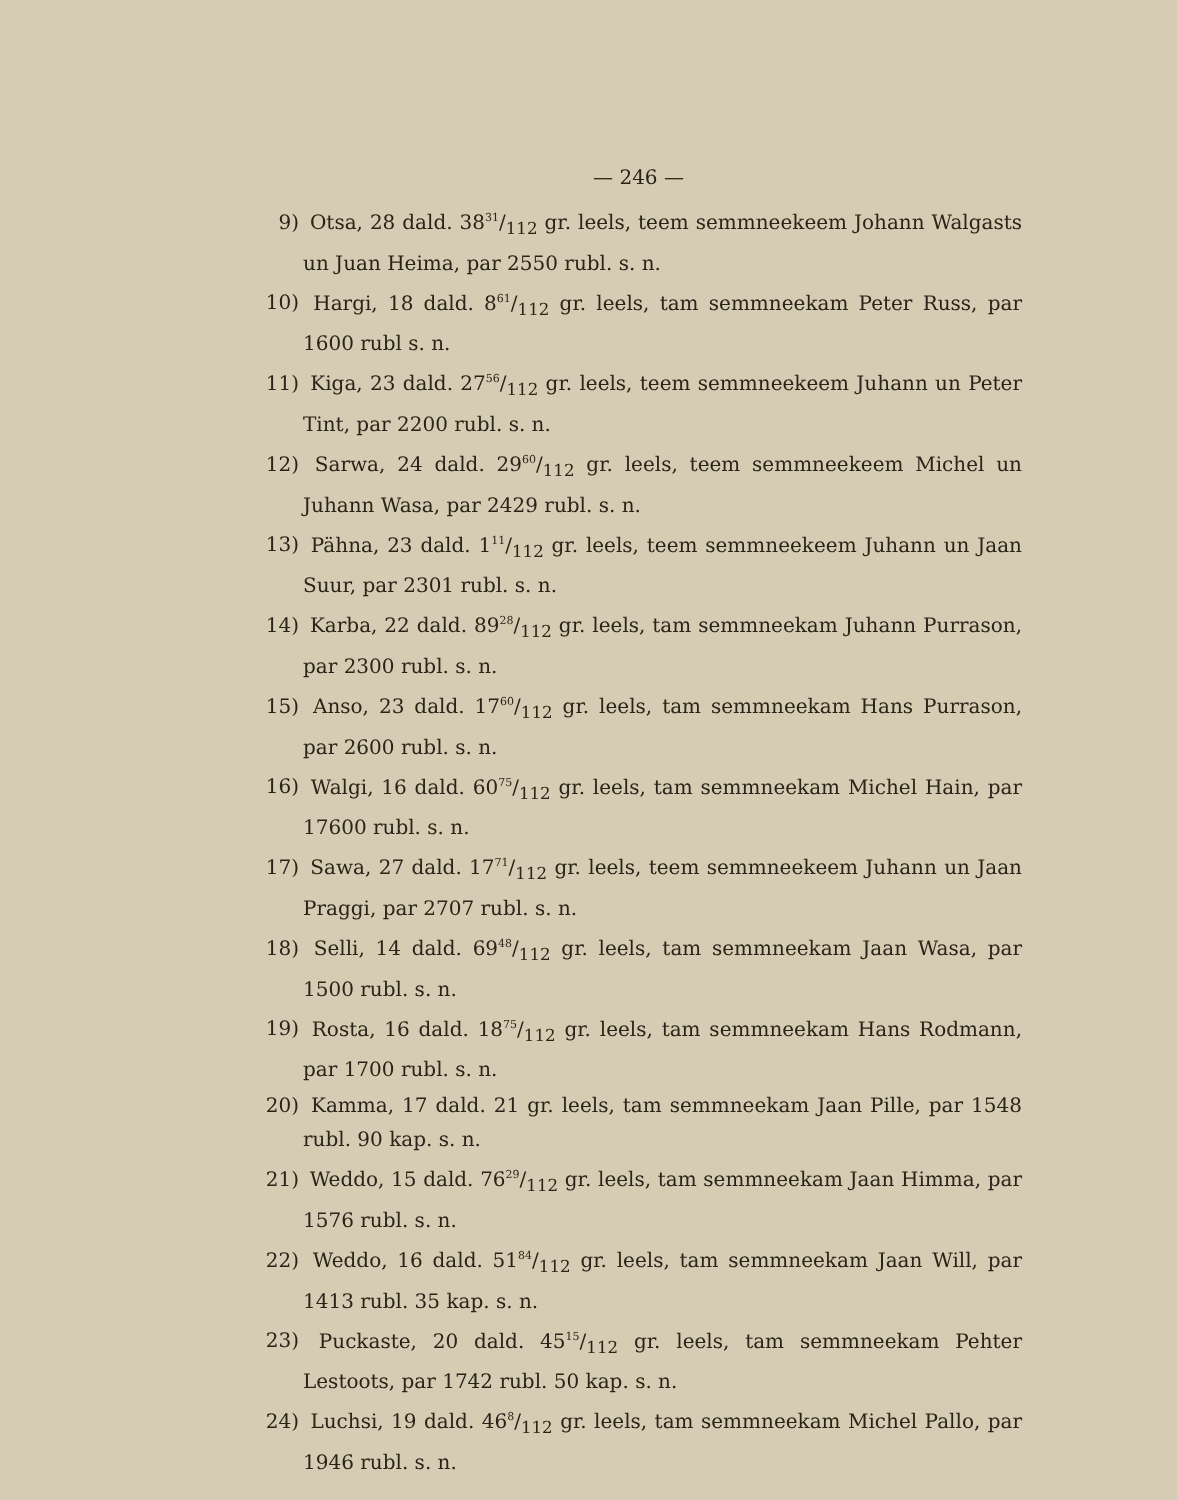— 246 —
9) Otsa, 28 dald. 3831/112 gr. leels, teem semmneekeem Johann Walgasts un Juan Heima, par 2550 rubl. s. n.
10) Hargi, 18 dald. 861/112 gr. leels, tam semmneekam Peter Russ, par 1600 rubl s. n.
11) Kiga, 23 dald. 2756/112 gr. leels, teem semmneekeem Juhann un Peter Tint, par 2200 rubl. s. n.
12) Sarwa, 24 dald. 2960/112 gr. leels, teem semmneekeem Michel un Juhann Wasa, par 2429 rubl. s. n.
13) Pähna, 23 dald. 111/112 gr. leels, teem semmneekeem Juhann un Jaan Suur, par 2301 rubl. s. n.
14) Karba, 22 dald. 8928/112 gr. leels, tam semmneekam Juhann Purrason, par 2300 rubl. s. n.
15) Anso, 23 dald. 1760/112 gr. leels, tam semmneekam Hans Purrason, par 2600 rubl. s. n.
16) Walgi, 16 dald. 6075/112 gr. leels, tam semmneekam Michel Hain, par 17600 rubl. s. n.
17) Sawa, 27 dald. 1771/112 gr. leels, teem semmneekeem Juhann un Jaan Praggi, par 2707 rubl. s. n.
18) Selli, 14 dald. 6948/112 gr. leels, tam semmneekam Jaan Wasa, par 1500 rubl. s. n.
19) Rosta, 16 dald. 1875/112 gr. leels, tam semmneekam Hans Rodmann, par 1700 rubl. s. n.
20) Kamma, 17 dald. 21 gr. leels, tam semmneekam Jaan Pille, par 1548 rubl. 90 kap. s. n.
21) Weddo, 15 dald. 7629/112 gr. leels, tam semmneekam Jaan Himma, par 1576 rubl. s. n.
22) Weddo, 16 dald. 5184/112 gr. leels, tam semmneekam Jaan Will, par 1413 rubl. 35 kap. s. n.
23) Puckaste, 20 dald. 4515/112 gr. leels, tam semmneekam Pehter Lestoots, par 1742 rubl. 50 kap. s. n.
24) Luchsi, 19 dald. 468/112 gr. leels, tam semmneekam Michel Pallo, par 1946 rubl. s. n.